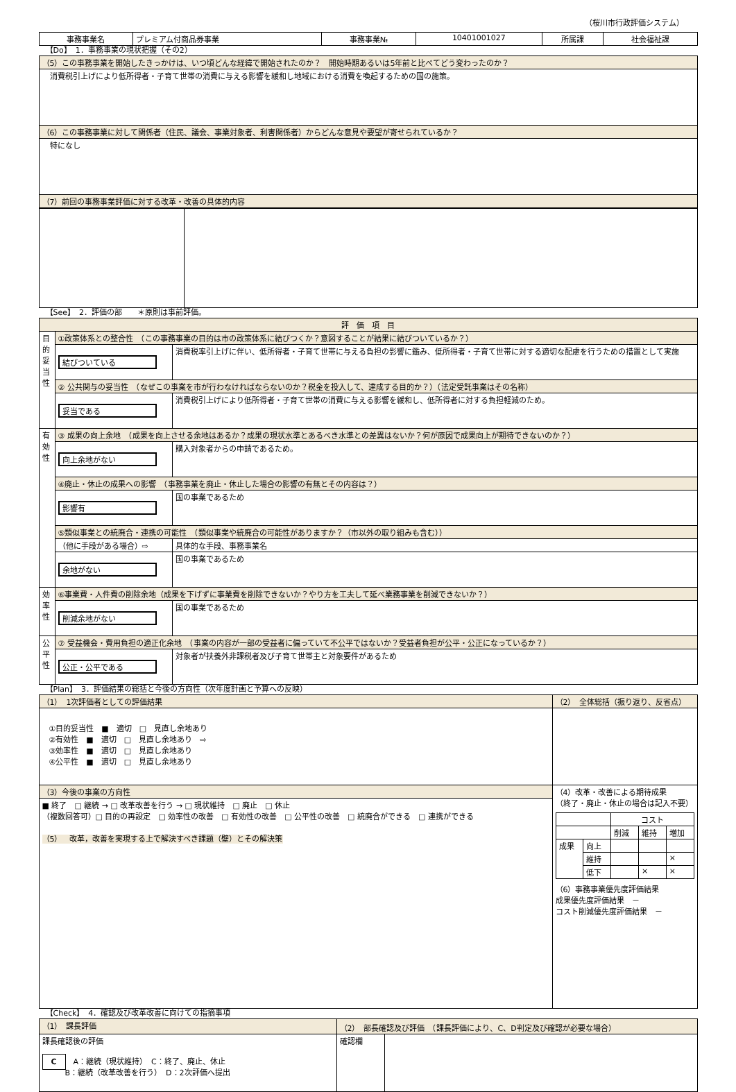（桜川市行政評価システム）
| 事務事業名 | プレミアム付商品券事業 | 事務事業№ | 10401001027 | 所属課 | 社会福祉課 |
【Do】　1．事務事業の現状把握（その2）
| （5）この事務事業を開始したきっかけは、いつ頃どんな経緯で開始されたのか？ 開始時期あるいは5年前と比べてどう変わったのか？ |
| 消費税引上げにより低所得者・子育て世帯の消費に与える影響を緩和し地域における消費を喚起するための国の施策。 |
| （6）この事務事業に対して関係者（住民、議会、事業対象者、利害関係者）からどんな意見や要望が寄せられているか？ |
| 特になし |
| （7）前回の事務事業評価に対する改革・改善の具体的内容 |
【See】　2．評価の部　　＊原則は事前評価。
| 評 価 項 目 | | |
| 目的妥当性 | ①政策体系との整合性 （この事務事業の目的は市の政策体系に結びつくか？意図することが結果に結びついているか？） | |
| | 結びついている | 消費税率引上げに伴い、低所得者・子育て世帯に与える負担の影響に鑑み、低所得者・子育て世帯に対する適切な配慮を行うための措置として実施 |
| | ② 公共関与の妥当性 （なぜこの事業を市が行わなければならないのか？税金を投入して、達成する目的か？）（法定受託事業はその名称） | |
| | 妥当である | 消費税引上げにより低所得者・子育て世帯の消費に与える影響を緩和し、低所得者に対する負担軽減のため。 |
| 有効性 | ③ 成果の向上余地 （成果を向上させる余地はあるか？成果の現状水準とあるべき水準との差異はないか？何が原因で成果向上が期待できないのか？） | |
| | 向上余地がない | 購入対象者からの申請であるため。 |
| | ④廃止・休止の成果への影響 （事務事業を廃止・休止した場合の影響の有無とその内容は？） | |
| | 影響有 | 国の事業であるため |
| | ⑤類似事業との統廃合・連携の可能性 （類似事業や統廃合の可能性がありますか？（市以外の取り組みも含む）） | |
| | （他に手段がある場合）⇨ | 具体的な手段、事務事業名 |
| | 余地がない | 国の事業であるため |
| 効率性 | ⑥事業費・人件費の削除余地（成果を下げずに事業費を削除できないか？やり方を工夫して延べ業務事業を削減できないか？） | |
| | 削減余地がない | 国の事業であるため |
| 公平性 | ⑦ 受益機会・費用負担の適正化余地 （事業の内容が一部の受益者に偏っていて不公平ではないか？受益者負担が公平・公正になっているか？） | |
| | 公正・公平である | 対象者が扶養外非課税者及び子育て世帯主と対象要件があるため |
【Plan】　3．評価結果の総括と今後の方向性（次年度計画と予算への反映）
| （1） 1次評価者としての評価結果 | （2） 全体総括（振り返り、反省点） | |
| ①目的妥当性 ■ 適切 □ 見直し余地あり ②有効性 ■ 適切 □ 見直し余地あり ⇨ ③効率性 ■ 適切 □ 見直し余地あり ④公平性 ■ 適切 □ 見直し余地あり | | |
| （3）今後の事業の方向性 | | （4）改革・改善による期待成果 （終了・廃止・休止の場合は記入不要） / / / コスト / / / / / / 削減 / 維持 / 増加 / / 成果 / 向上 / / / / / / 維持 / / / × / / / 低下 / / × / × / （6）事務事業優先度評価結果 成果優先度評価結果 － コスト削減優先度評価結果 － |
| ■ 終了 □ 継続 → □ 改革改善を行う → □ 現状維持 □ 廃止 □ 休止 （複数回答可）□ 目的の再設定 □ 効率性の改善 □ 有効性の改善 □ 公平性の改善 □ 統廃合ができる □ 連携ができる （5） 改革，改善を実現する上で解決すべき課題（壁）とその解決策 | | |
【Check】　4．確認及び改革改善に向けての指摘事項
| （1） 課長評価 | （2） 部長確認及び評価 （課長評価により、C、D判定及び確認が必要な場合） | |
| 課長確認後の評価 C A：継続（現状維持） C：終了、廃止、休止 B：継続（改革改善を行う） D：2次評価へ提出 | 確認欄 | |